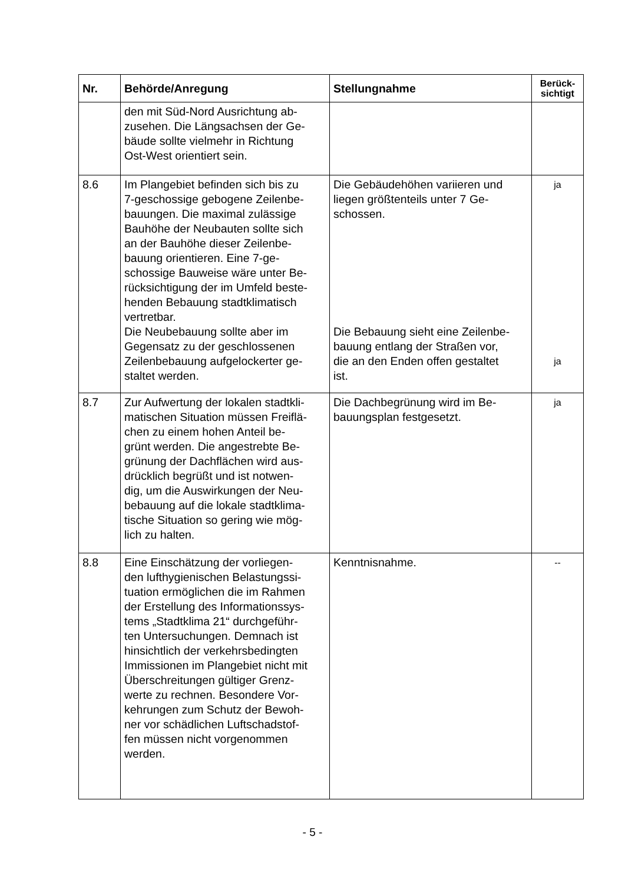| Nr. | Behörde/Anregung | Stellungnahme | Berück- sichtigt |
| --- | --- | --- | --- |
| | den mit Süd-Nord Ausrichtung ab- zusehen. Die Längsachsen der Ge- bäude sollte vielmehr in Richtung Ost-West orientiert sein. | | |
| 8.6 | Im Plangebiet befinden sich bis zu 7-geschossige gebogene Zeilenbe- bauungen. Die maximal zulässige Bauhöhe der Neubauten sollte sich an der Bauhöhe dieser Zeilenbe- bauung orientieren. Eine 7-ge- schossige Bauweise wäre unter Be- rücksichtigung der im Umfeld beste- henden Bebauung stadtklimatisch vertretbar. Die Neubebauung sollte aber im Gegensatz zu der geschlossenen Zeilenbebauung aufgelockerter ge- staltet werden. | Die Gebäudehöhen variieren und liegen größtenteils unter 7 Ge- schossen. Die Bebauung sieht eine Zeilenbe- bauung entlang der Straßen vor, die an den Enden offen gestaltet ist. | ja ja |
| 8.7 | Zur Aufwertung der lokalen stadtkli- matischen Situation müssen Freiflä- chen zu einem hohen Anteil be- grünt werden. Die angestrebte Be- grünung der Dachflächen wird aus- drücklich begrüßt und ist notwen- dig, um die Auswirkungen der Neu- bebauung auf die lokale stadtklima- tische Situation so gering wie mög- lich zu halten. | Die Dachbegrünung wird im Be- bauungsplan festgesetzt. | ja |
| 8.8 | Eine Einschätzung der vorliegen- den lufthygienischen Belastungssi- tuation ermöglichen die im Rahmen der Erstellung des Informationssys- tems „Stadtklima 21“ durchgeführ- ten Untersuchungen. Demnach ist hinsichtlich der verkehrsbedingten Immissionen im Plangebiet nicht mit Überschreitungen gültiger Grenz- werte zu rechnen. Besondere Vor- kehrungen zum Schutz der Bewoh- ner vor schädlichen Luftschadstof- fen müssen nicht vorgenommen werden. | Kenntnisnahme. | -- |
- 5 -